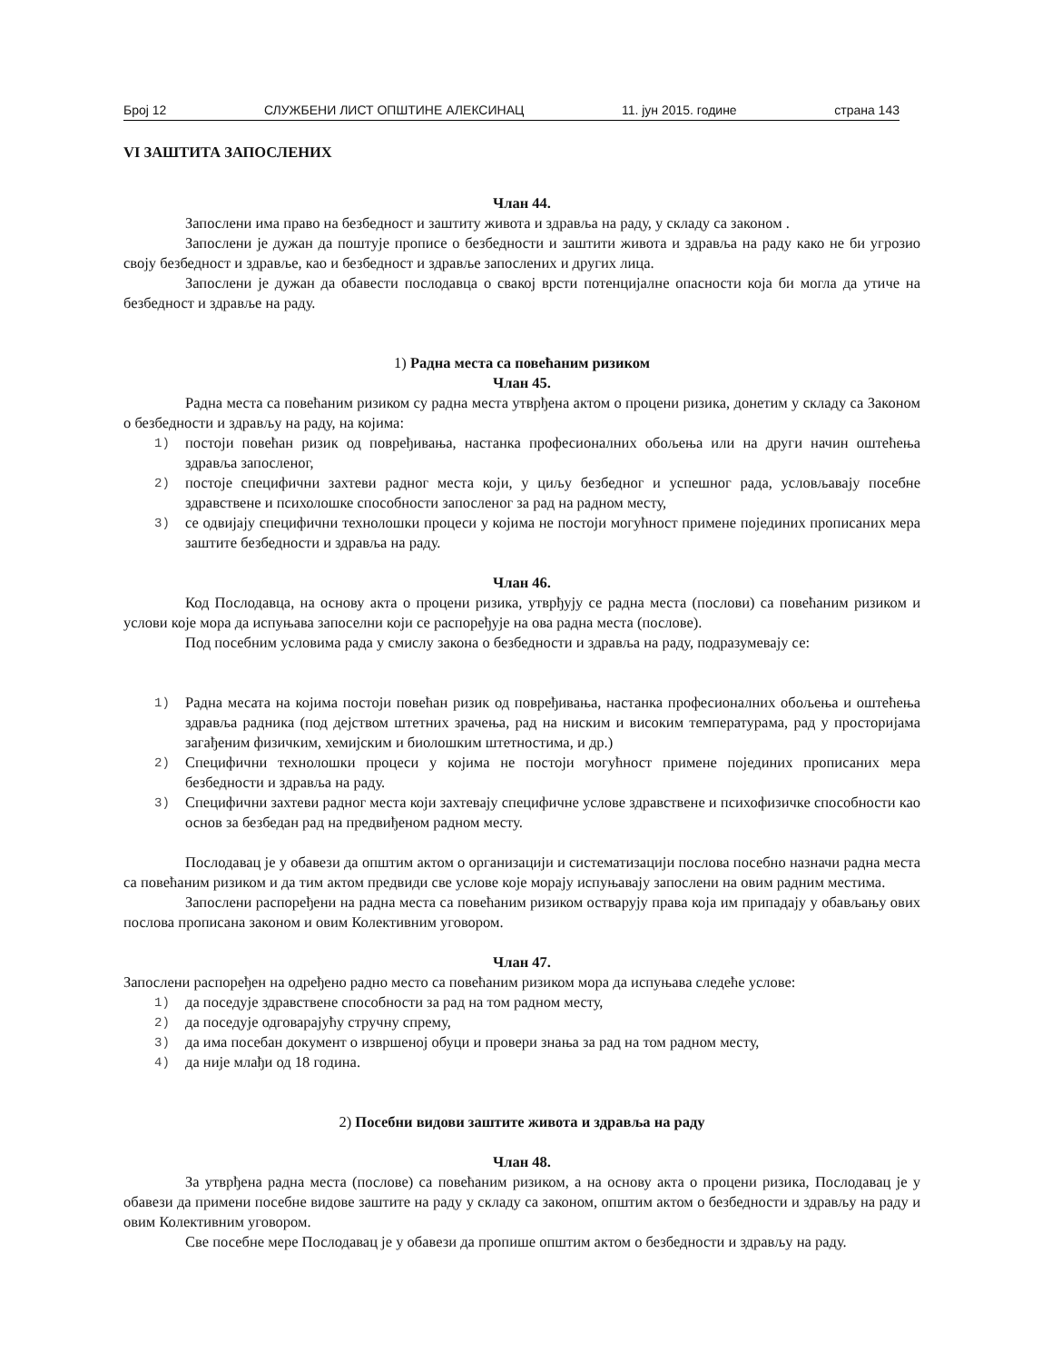Број 12 СЛУЖБЕНИ ЛИСТ ОПШТИНЕ АЛЕКСИНАЦ 11. јун 2015. године страна 143
VI ЗАШТИТА ЗАПОСЛЕНИХ
Члан 44.
Запослени има право на безбедност и заштиту живота и здравља на раду, у складу са законом .
Запослени је дужан да поштује прописе о безбедности и заштити живота и здравља на раду како не би угрозио своју безбедност и здравље, као и безбедност и здравље запослених и других лица.
Запослени је дужан да обавести послодавца о свакој врсти потенцијалне опасности која би могла да утиче на безбедност и здравље на раду.
1) Радна места са повећаним ризиком
Члан 45.
Радна места са повећаним ризиком су радна места утврђена актом о процени ризика, донетим у складу са Законом о безбедности и здрављу на раду, на којима:
1) постоји повећан ризик од повређивања, настанка професионалних обољења или на други начин оштећења здравља запосленог,
2) постоје специфични захтеви радног места који, у циљу безбедног и успешног рада, условљавају посебне здравствене и психолошке способности запосленог за рад на радном месту,
3) се одвијају специфични технолошки процеси у којима не постоји могућност примене појединих прописаних мера заштите безбедности и здравља на раду.
Члан 46.
Код Послодавца, на основу акта о процени ризика, утврђују се радна места (послови) са повећаним ризиком и услови које мора да испуњава запоселни који се распоређује на ова радна места (послове).
Под посебним условима рада у смислу закона о безбедности и здравља на раду, подразумевају се:
1) Радна месата на којима постоји повећан ризик од повређивања, настанка професионалних обољења и оштећења здравља радника (под дејством штетних зрачења, рад на ниским и високим температурама, рад у просторијама загађеним физичким, хемијским и биолошким штетностима, и др.)
2) Специфични технолошки процеси у којима не постоји могућност примене појединих прописаних мера безбедности и здравља на раду.
3) Специфични захтеви радног места који захтевају специфичне услове здравствене и психофизичке способности као основ за безбедан рад на предвиђеном радном месту.
Послодавац је у обавези да општим актом о организацији и систематизацији послова посебно назначи радна места са повећаним ризиком и да тим актом предвиди све услове које морају испуњавају запослени на овим радним местима.
Запослени распоређени на радна места са повећаним ризиком остварују права која им припадају у обављању ових послова прописана законом и овим Колективним уговором.
Члан 47.
Запослени распоређен на одређено радно место са повећаним ризиком мора да испуњава следеће услове:
1) да поседује здравствене способности за рад на том радном месту,
2) да поседује одговарајућу стручну спрему,
3) да има посебан документ о извршеној обуци и провери знања за рад на том радном месту,
4) да није млађи од 18 година.
2) Посебни видови заштите живота и здравља на раду
Члан 48.
За утврђена радна места (послове) са повећаним ризиком, а на основу акта о процени ризика, Послодавац је у обавези да примени посебне видове заштите на раду у складу са законом, општим актом о безбедности и здрављу на раду и овим Колективним уговором.
Све посебне мере Послодавац је у обавези да пропише општим актом о безбедности и здрављу на раду.